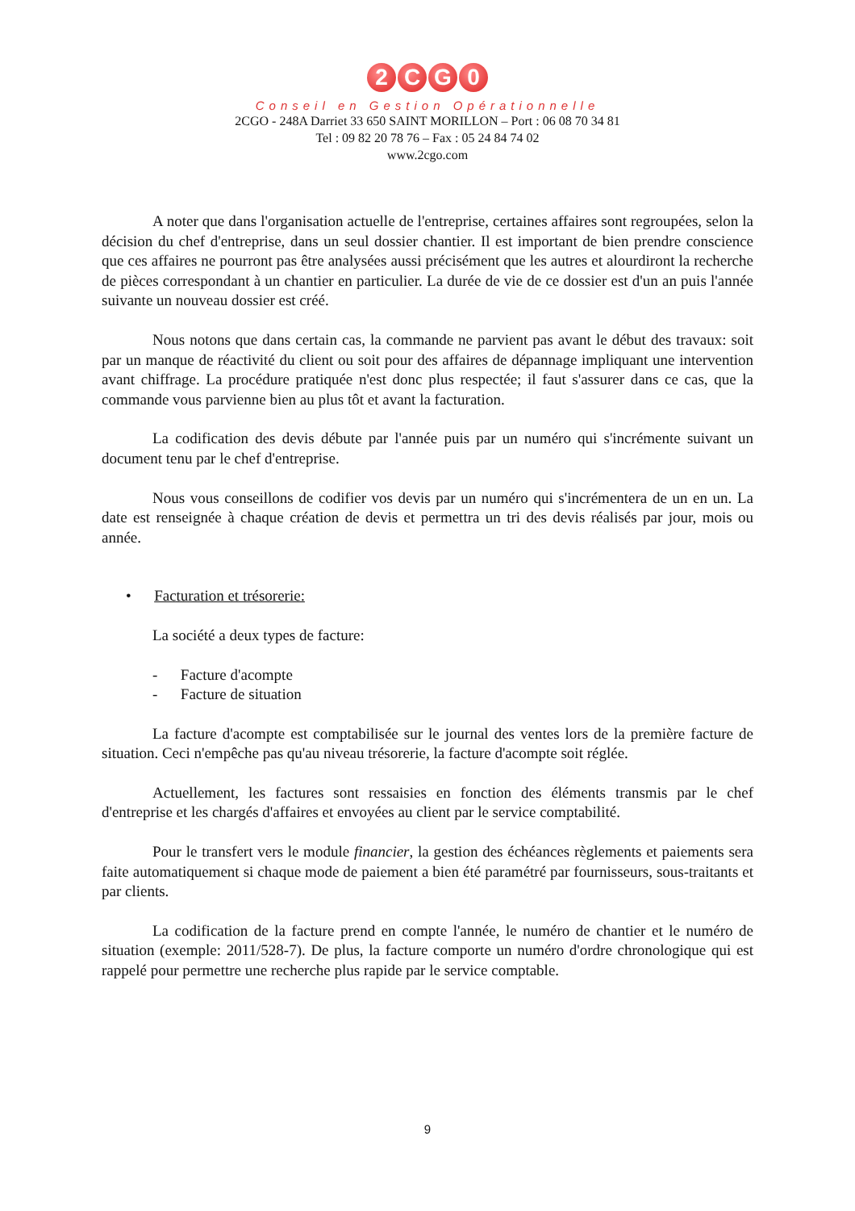2 CG 0
Conseil en Gestion Opérationnelle
2CGO - 248A Darriet 33 650 SAINT MORILLON – Port : 06 08 70 34 81
Tel : 09 82 20 78 76 – Fax : 05 24 84 74 02
www.2cgo.com
A noter que dans l'organisation actuelle de l'entreprise, certaines affaires sont regroupées, selon la décision du chef d'entreprise, dans un seul dossier chantier. Il est important de bien prendre conscience que ces affaires ne pourront pas être analysées aussi précisément que les autres et alourdiront la recherche de pièces correspondant à un chantier en particulier. La durée de vie de ce dossier est d'un an puis l'année suivante un nouveau dossier est créé.
Nous notons que dans certain cas, la commande ne parvient pas avant le début des travaux: soit par un manque de réactivité du client ou soit pour des affaires de dépannage impliquant une intervention avant chiffrage. La procédure pratiquée n'est donc plus respectée; il faut s'assurer dans ce cas, que la commande vous parvienne bien au plus tôt et avant la facturation.
La codification des devis débute par l'année puis par un numéro qui s'incrémente suivant un document tenu par le chef d'entreprise.
Nous vous conseillons de codifier vos devis par un numéro qui s'incrémentera de un en un. La date est renseignée à chaque création de devis et permettra un tri des devis réalisés par jour, mois ou année.
• Facturation et trésorerie:
La société a deux types de facture:
- Facture d'acompte
- Facture de situation
La facture d'acompte est comptabilisée sur le journal des ventes lors de la première facture de situation. Ceci n'empêche pas qu'au niveau trésorerie, la facture d'acompte soit réglée.
Actuellement, les factures sont ressaisies en fonction des éléments transmis par le chef d'entreprise et les chargés d'affaires et envoyées au client par le service comptabilité.
Pour le transfert vers le module financier, la gestion des échéances règlements et paiements sera faite automatiquement si chaque mode de paiement a bien été paramétré par fournisseurs, sous-traitants et par clients.
La codification de la facture prend en compte l'année, le numéro de chantier et le numéro de situation (exemple: 2011/528-7). De plus, la facture comporte un numéro d'ordre chronologique qui est rappelé pour permettre une recherche plus rapide par le service comptable.
9